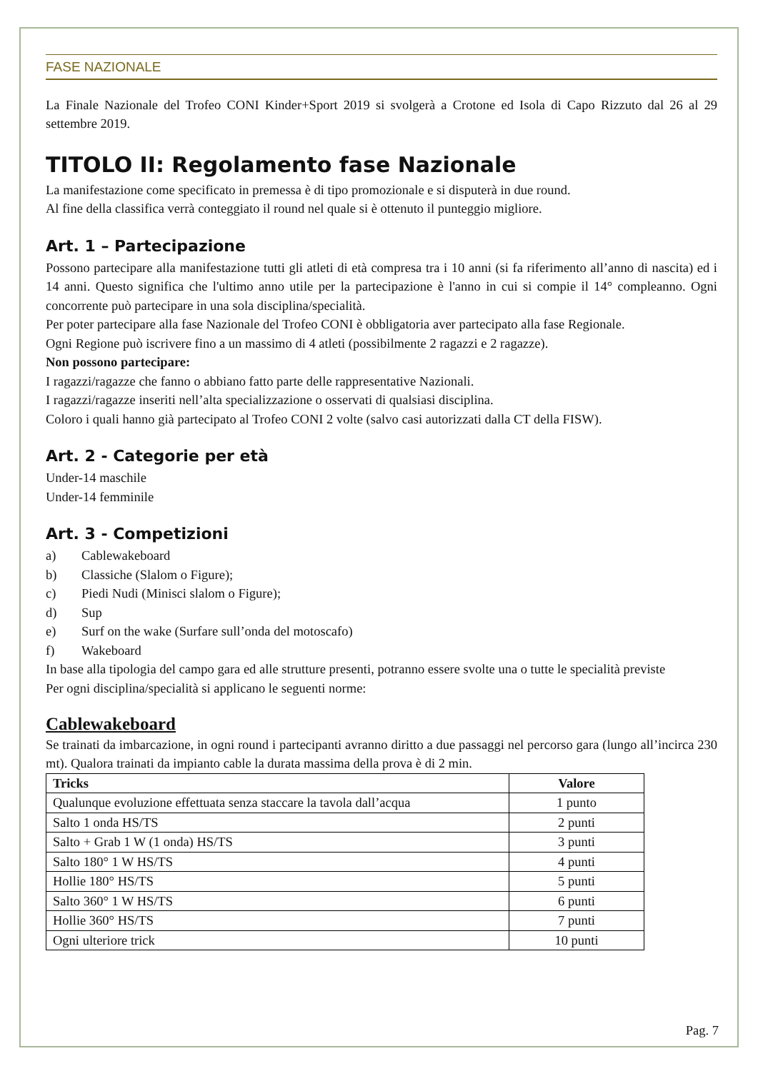FASE NAZIONALE
La Finale Nazionale del Trofeo CONI Kinder+Sport 2019 si svolgerà a Crotone ed Isola di Capo Rizzuto dal 26 al 29 settembre 2019.
TITOLO II: Regolamento fase Nazionale
La manifestazione come specificato in premessa è di tipo promozionale e si disputerà in due round.
Al fine della classifica verrà conteggiato il round nel quale si è ottenuto il punteggio migliore.
Art. 1 – Partecipazione
Possono partecipare alla manifestazione tutti gli atleti di età compresa tra i 10 anni (si fa riferimento all’anno di nascita) ed i 14 anni. Questo significa che l'ultimo anno utile per la partecipazione è l'anno in cui si compie il 14° compleanno. Ogni concorrente può partecipare in una sola disciplina/specialità.
Per poter partecipare alla fase Nazionale del Trofeo CONI è obbligatoria aver partecipato alla fase Regionale.
Ogni Regione può iscrivere fino a un massimo di 4 atleti (possibilmente 2 ragazzi e 2 ragazze).
Non possono partecipare:
I ragazzi/ragazze che fanno o abbiano fatto parte delle rappresentative Nazionali.
I ragazzi/ragazze inseriti nell’alta specializzazione o osservati di qualsiasi disciplina.
Coloro i quali hanno già partecipato al Trofeo CONI 2 volte (salvo casi autorizzati dalla CT della FISW).
Art. 2 - Categorie per età
Under-14 maschile
Under-14 femminile
Art. 3 - Competizioni
a) Cablewakeboard
b) Classiche (Slalom o Figure);
c) Piedi Nudi (Minisci slalom o Figure);
d) Sup
e) Surf on the wake (Surfare sull’onda del motoscafo)
f) Wakeboard
In base alla tipologia del campo gara ed alle strutture presenti, potranno essere svolte una o tutte le specialità previste
Per ogni disciplina/specialità si applicano le seguenti norme:
Cablewakeboard
Se trainati da imbarcazione, in ogni round i partecipanti avranno diritto a due passaggi nel percorso gara (lungo all’incirca 230 mt). Qualora trainati da impianto cable la durata massima della prova è di 2 min.
| Tricks | Valore |
| --- | --- |
| Qualunque evoluzione effettuata senza staccare la tavola dall’acqua | 1 punto |
| Salto 1 onda HS/TS | 2 punti |
| Salto + Grab 1 W (1 onda) HS/TS | 3 punti |
| Salto 180° 1 W HS/TS | 4 punti |
| Hollie 180° HS/TS | 5 punti |
| Salto 360° 1 W HS/TS | 6 punti |
| Hollie 360° HS/TS | 7 punti |
| Ogni ulteriore trick | 10 punti |
Pag. 7